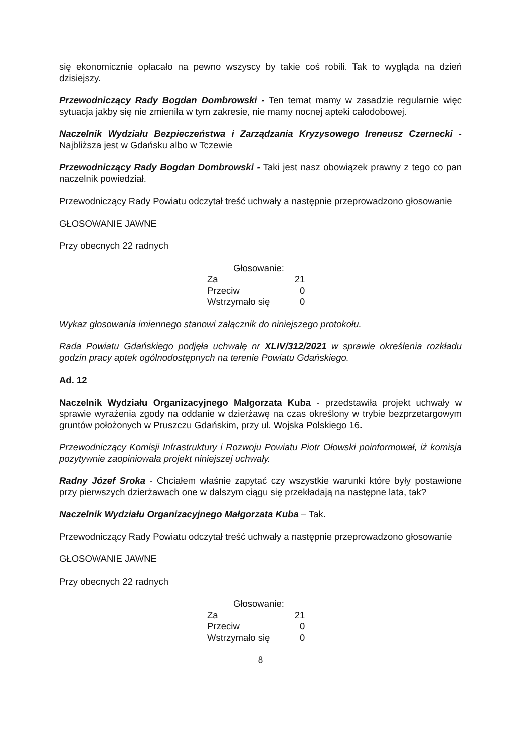się ekonomicznie opłacało na pewno wszyscy by takie coś robili. Tak to wygląda na dzień dzisiejszy.
Przewodniczący Rady Bogdan Dombrowski - Ten temat mamy w zasadzie regularnie więc sytuacja jakby się nie zmieniła w tym zakresie, nie mamy nocnej apteki całodobowej.
Naczelnik Wydziału Bezpieczeństwa i Zarządzania Kryzysowego Ireneusz Czernecki - Najbliższa jest w Gdańsku albo w Tczewie
Przewodniczący Rady Bogdan Dombrowski - Taki jest nasz obowiązek prawny z tego co pan naczelnik powiedział.
Przewodniczący Rady Powiatu odczytał treść uchwały a następnie przeprowadzono głosowanie
GŁOSOWANIE JAWNE
Przy obecnych 22 radnych
| Głosowanie: | |
| Za | 21 |
| Przeciw | 0 |
| Wstrzymało się | 0 |
Wykaz głosowania imiennego stanowi załącznik do niniejszego protokołu.
Rada Powiatu Gdańskiego podjęła uchwałę nr XLIV/312/2021 w sprawie określenia rozkładu godzin pracy aptek ogólnodostępnych na terenie Powiatu Gdańskiego.
Ad. 12
Naczelnik Wydziału Organizacyjnego Małgorzata Kuba - przedstawiła projekt uchwały w sprawie wyrażenia zgody na oddanie w dzierżawę na czas określony w trybie bezprzetargowym gruntów położonych w Pruszczu Gdańskim, przy ul. Wojska Polskiego 16.
Przewodniczący Komisji Infrastruktury i Rozwoju Powiatu Piotr Ołowski poinformował, iż komisja pozytywnie zaopiniowała projekt niniejszej uchwały.
Radny Józef Sroka - Chciałem właśnie zapytać czy wszystkie warunki które były postawione przy pierwszych dzierżawach one w dalszym ciągu się przekładają na następne lata, tak?
Naczelnik Wydziału Organizacyjnego Małgorzata Kuba – Tak.
Przewodniczący Rady Powiatu odczytał treść uchwały a następnie przeprowadzono głosowanie
GŁOSOWANIE JAWNE
Przy obecnych 22 radnych
| Głosowanie: | |
| Za | 21 |
| Przeciw | 0 |
| Wstrzymało się | 0 |
8